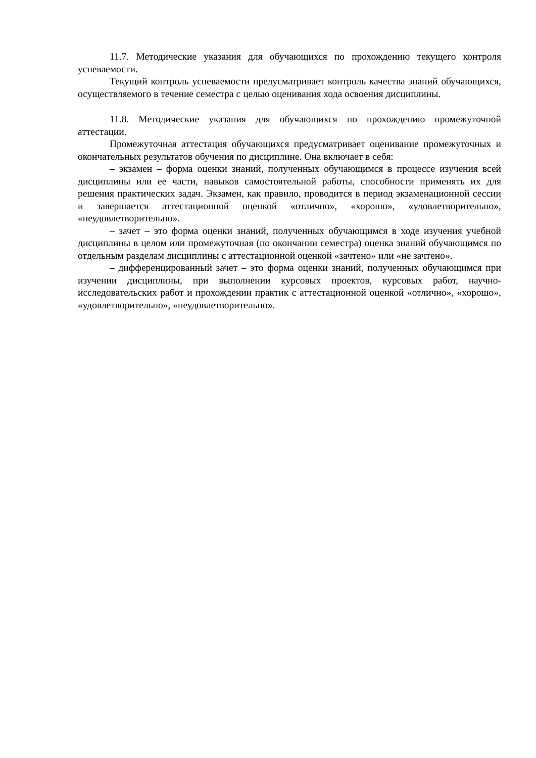11.7. Методические указания для обучающихся по прохождению текущего контроля успеваемости.
Текущий контроль успеваемости предусматривает контроль качества знаний обучающихся, осуществляемого в течение семестра с целью оценивания хода освоения дисциплины.
11.8. Методические указания для обучающихся по прохождению промежуточной аттестации.
Промежуточная аттестация обучающихся предусматривает оценивание промежуточных и окончательных результатов обучения по дисциплине. Она включает в себя:
– экзамен – форма оценки знаний, полученных обучающимся в процессе изучения всей дисциплины или ее части, навыков самостоятельной работы, способности применять их для решения практических задач. Экзамен, как правило, проводится в период экзаменационной сессии и завершается аттестационной оценкой «отлично», «хорошо», «удовлетворительно», «неудовлетворительно».
– зачет – это форма оценки знаний, полученных обучающимся в ходе изучения учебной дисциплины в целом или промежуточная (по окончании семестра) оценка знаний обучающимся по отдельным разделам дисциплины с аттестационной оценкой «зачтено» или «не зачтено».
– дифференцированный зачет – это форма оценки знаний, полученных обучающимся при изучении дисциплины, при выполнении курсовых проектов, курсовых работ, научно-исследовательских работ и прохождении практик с аттестационной оценкой «отлично», «хорошо», «удовлетворительно», «неудовлетворительно».